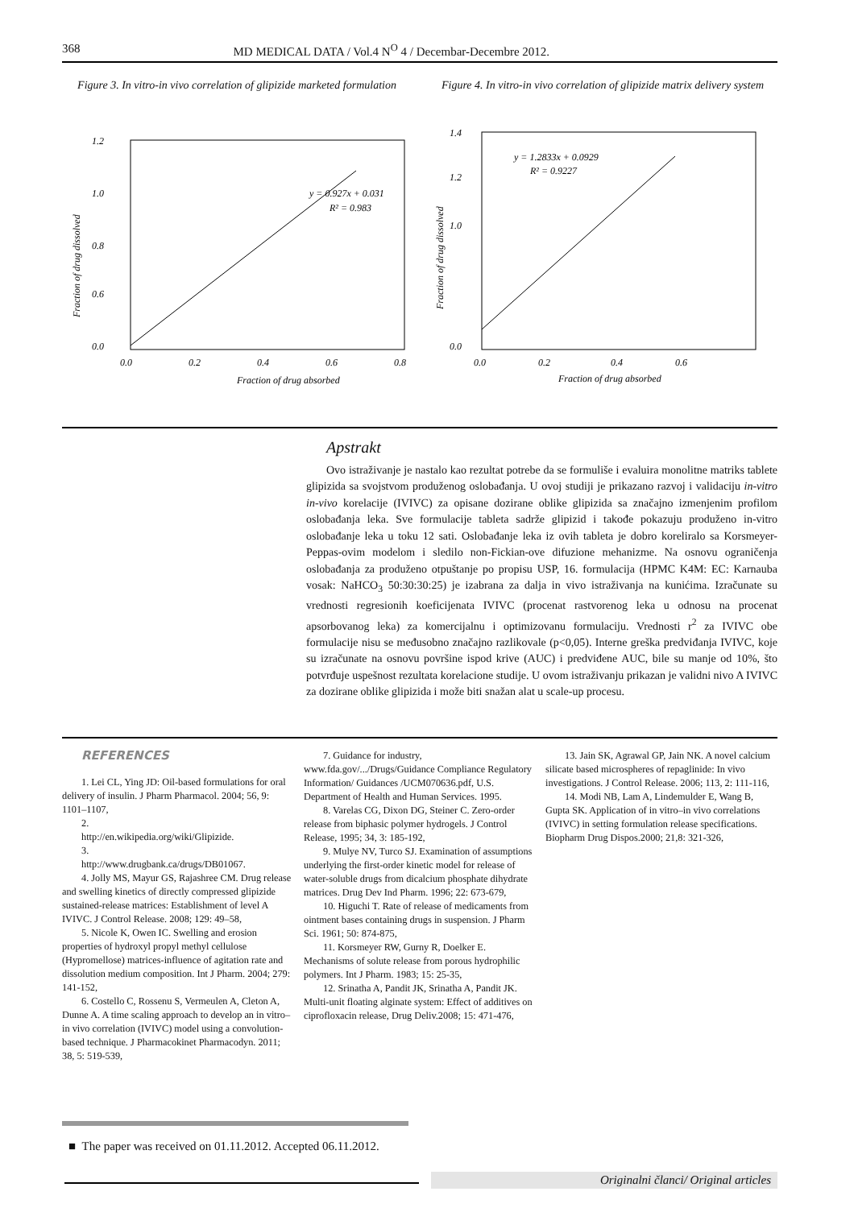368 MD MEDICAL DATA / Vol.4 N<sup>O</sup> 4 / Decembar-Decembre 2012.
Figure 3. In vitro-in vivo correlation of glipizide marketed formulation
1.2
1.0
0.8
0.6
0.0
y = 0.927x + 0.031
R² = 0.983
0.0
0.2
0.4
0.6
0.8
Fraction of drug absorbed
Fraction of drug dissolved
Figure 4. In vitro-in vivo correlation of glipizide matrix delivery system
1.4
1.2
1.0
0.0
y = 1.2833x + 0.0929
R² = 0.9227
0.0
0.2
0.4
0.6
Fraction of drug absorbed
Fraction of drug dissolved
Apstrakt
Ovo istraživanje je nastalo kao rezultat potrebe da se formuliše i evaluira monolitne matriks tablete glipizida sa svojstvom produženog oslobađanja. U ovoj studiji je prikazano razvoj i validaciju in-vitro in-vivo korelacije (IVIVC) za opisane dozirane oblike glipizida sa značajno izmenjenim profilom oslobađanja leka. Sve formulacije tableta sadrže glipizid i takođe pokazuju produženo in-vitro oslobađanje leka u toku 12 sati. Oslobađanje leka iz ovih tableta je dobro koreliralo sa Korsmeyer-Peppas-ovim modelom i sledilo non-Fickian-ove difuzione mehanizme. Na osnovu ograničenja oslobađanja za produženo otpuštanje po propisu USP, 16. formulacija (HPMC K4M: EC: Karnauba vosak: NaHCO<sub>3</sub> 50:30:30:25) je izabrana za dalja in vivo istraživanja na kunićima. Izračunate su vrednosti regresionih koeficijenata IVIVC (procenat rastvorenog leka u odnosu na procenat apsorbovanog leka) za komercijalnu i optimizovanu formulaciju. Vrednosti r<sup>2</sup> za IVIVC obe formulacije nisu se međusobno značajno razlikovale (p<0,05). Interne greška predviđanja IVIVC, koje su izračunate na osnovu površine ispod krive (AUC) i predviđene AUC, bile su manje od 10%, što potvrđuje uspešnost rezultata korelacione studije. U ovom istraživanju prikazan je validni nivo A IVIVC za dozirane oblike glipizida i može biti snažan alat u scale-up procesu.
REFERENCES
1. Lei CL, Ying JD: Oil-based formulations for oral delivery of insulin. J Pharm Pharmacol. 2004; 56, 9: 1101–1107,
2.
http://en.wikipedia.org/wiki/Glipizide.
3.
http://www.drugbank.ca/drugs/DB01067.
4. Jolly MS, Mayur GS, Rajashree CM. Drug release and swelling kinetics of directly compressed glipizide sustained-release matrices: Establishment of level A IVIVC. J Control Release. 2008; 129: 49–58,
5. Nicole K, Owen IC. Swelling and erosion properties of hydroxyl propyl methyl cellulose (Hypromellose) matrices-influence of agitation rate and dissolution medium composition. Int J Pharm. 2004; 279: 141-152,
6. Costello C, Rossenu S, Vermeulen A, Cleton A, Dunne A. A time scaling approach to develop an in vitro–in vivo correlation (IVIVC) model using a convolution-based technique. J Pharmacokinet Pharmacodyn. 2011; 38, 5: 519-539,
7. Guidance for industry, www.fda.gov/.../Drugs/Guidance Compliance Regulatory Information/ Guidances /UCM070636.pdf, U.S. Department of Health and Human Services. 1995.
8. Varelas CG, Dixon DG, Steiner C. Zero-order release from biphasic polymer hydrogels. J Control Release, 1995; 34, 3: 185-192,
9. Mulye NV, Turco SJ. Examination of assumptions underlying the first-order kinetic model for release of water-soluble drugs from dicalcium phosphate dihydrate matrices. Drug Dev Ind Pharm. 1996; 22: 673-679,
10. Higuchi T. Rate of release of medicaments from ointment bases containing drugs in suspension. J Pharm Sci. 1961; 50: 874-875,
11. Korsmeyer RW, Gurny R, Doelker E. Mechanisms of solute release from porous hydrophilic polymers. Int J Pharm. 1983; 15: 25-35,
12. Srinatha A, Pandit JK, Srinatha A, Pandit JK. Multi-unit floating alginate system: Effect of additives on ciprofloxacin release, Drug Deliv.2008; 15: 471-476,
13. Jain SK, Agrawal GP, Jain NK. A novel calcium silicate based microspheres of repaglinide: In vivo investigations. J Control Release. 2006; 113, 2: 111-116,
14. Modi NB, Lam A, Lindemulder E, Wang B, Gupta SK. Application of in vitro–in vivo correlations (IVIVC) in setting formulation release specifications. Biopharm Drug Dispos.2000; 21,8: 321-326,
■ The paper was received on 01.11.2012. Accepted 06.11.2012.
Originalni članci/ Original articles